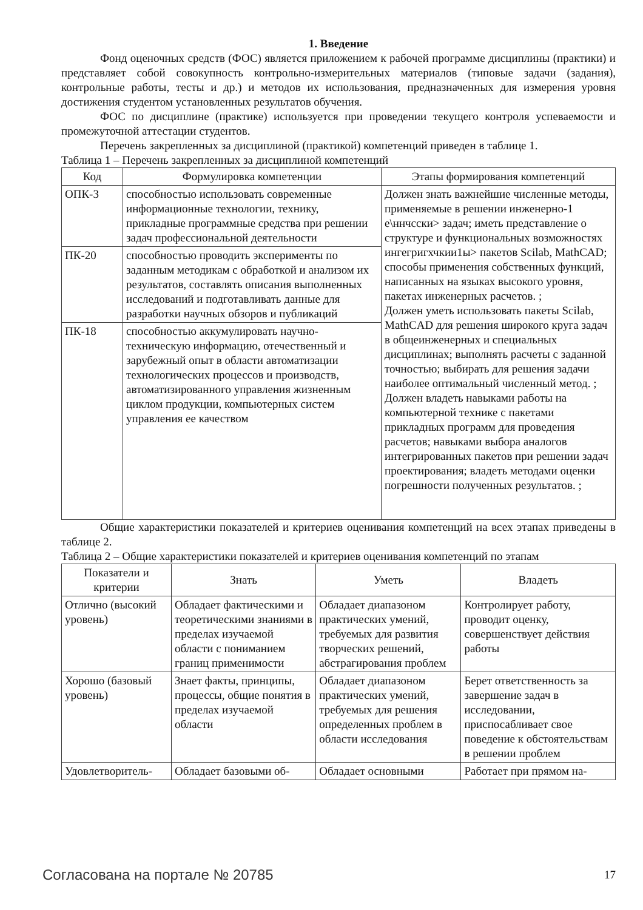1. Введение
Фонд оценочных средств (ФОС) является приложением к рабочей программе дисциплины (практики) и представляет собой совокупность контрольно-измерительных материалов (типовые задачи (задания), контрольные работы, тесты и др.) и методов их использования, предназначенных для измерения уровня достижения студентом установленных результатов обучения.
ФОС по дисциплине (практике) используется при проведении текущего контроля успеваемости и промежуточной аттестации студентов.
Перечень закрепленных за дисциплиной (практикой) компетенций приведен в таблице 1.
Таблица 1 – Перечень закрепленных за дисциплиной компетенций
| Код | Формулировка компетенции | Этапы формирования компетенций |
| --- | --- | --- |
| ОПК-3 | способностью использовать современные информационные технологии, технику, прикладные программные средства при решении задач профессиональной деятельности | Должен знать важнейшие численные методы, применяемые в решении инженерно-1 е\ннчсски> задач; иметь представление о структуре и функциональных возможностях ингегригхчкии1ы> пакетов Scilab, MathCAD; способы применения собственных функций, написанных на языках высокого уровня, пакетах инженерных расчетов. ; Должен уметь использовать пакеты Scilab, MathCAD для решения широкого круга задач в общеинженерных и специальных дисциплинах; выполнять расчеты с заданной точностью; выбирать для решения задачи наиболее оптимальный численный метод. ; Должен владеть навыками работы на компьютерной технике с пакетами прикладных программ для проведения расчетов; навыками выбора аналогов интегрированных пакетов при решении задач проектирования; владеть методами оценки погрешности полученных результатов. ; |
| ПК-20 | способностью проводить эксперименты по заданным методикам с обработкой и анализом их результатов, составлять описания выполненных исследований и подготавливать данные для разработки научных обзоров и публикаций | |
| ПК-18 | способностью аккумулировать научно-техническую информацию, отечественный и зарубежный опыт в области автоматизации технологических процессов и производств, автоматизированного управления жизненным циклом продукции, компьютерных систем управления ее качеством | |
Общие характеристики показателей и критериев оценивания компетенций на всех этапах приведены в таблице 2.
Таблица 2 – Общие характеристики показателей и критериев оценивания компетенций по этапам
| Показатели и критерии | Знать | Уметь | Владеть |
| --- | --- | --- | --- |
| Отлично (высокий уровень) | Обладает фактическими и теоретическими знаниями в пределах изучаемой области с пониманием границ применимости | Обладает диапазоном практических умений, требуемых для развития творческих решений, абстрагирования проблем | Контролирует работу, проводит оценку, совершенствует действия работы |
| Хорошо (базовый уровень) | Знает факты, принципы, процессы, общие понятия в пределах изучаемой области | Обладает диапазоном практических умений, требуемых для решения определенных проблем в области исследования | Берет ответственность за завершение задач в исследовании, приспосабливает свое поведение к обстоятельствам в решении проблем |
| Удовлетворитель- | Обладает базовыми об- | Обладает основными | Работает при прямом на- |
Согласована на портале № 20785 17